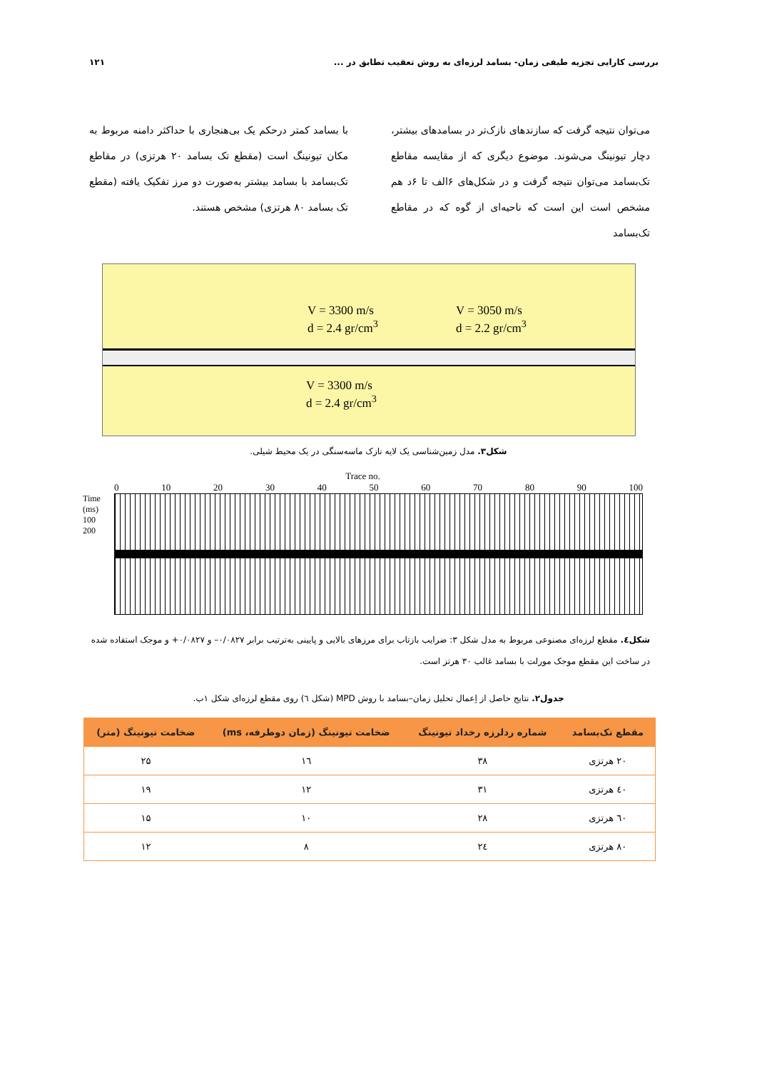بررسی کارایی تجزیه طیفی زمان- بسامد لرزه‌ای به روش تعقیب تطابق در ... ۱۲۱
می‌توان نتیجه گرفت که سازندهای نازک‌تر در بسامدهای بیشتر، دچار تیونینگ می‌شوند. موضوع دیگری که از مقایسه مقاطع تک‌بسامد می‌توان نتیجه گرفت و در شکل‌های ۶الف تا ۶د هم مشخص است این است که ناحیه‌ای از گوه که در مقاطع تک‌بسامد
با بسامد کمتر درحکم یک بی‌هنجاری با حداکثر دامنه مربوط به مکان تیونینگ است (مقطع تک بسامد ۲۰ هرتزی) در مقاطع تک‌بسامد با بسامد بیشتر به‌صورت دو مرز تفکیک یافته (مقطع تک بسامد ۸۰ هرتزی) مشخص هستند.
V = 3300 m/s
d = 2.4 gr/cm<sup>3</sup>
V = 3050 m/s
d = 2.2 gr/cm<sup>3</sup>
V = 3300 m/s
d = 2.4 gr/cm<sup>3</sup>
شکل۳. مدل زمین‌شناسی یک لایه نازک ماسه‌سنگی در یک محیط شیلی.
Trace no.
0 10 20 30 40 50 60 70 80 90 100
Time (ms)
100
200
شکل٤. مقطع لرزه‌ای مصنوعی مربوط به مدل شکل ۳: ضرایب بازتاب برای مرزهای بالایی و پایینی به‌ترتیب برابر ۰/۰۸۲۷– و ۰/۰۸۲۷+ و موجک استفاده شده در ساخت این مقطع موجک مورلت با بسامد غالب ۳۰ هرتز است.
جدول۲. نتایج حاصل از اِعمال تحلیل زمان–بسامد با روش MPD (شکل ٦) روی مقطع لرزه‌ای شکل ۱ب.
| مقطع تک‌بسامد | شماره ردلرزه رخداد تیونینگ | ضخامت تیونینگ (زمان دوطرفه، ms) | ضخامت تیونینگ (متر) |
| --- | --- | --- | --- |
| ۲۰ هرتزی | ۳۸ | ١٦ | ۲۵ |
| ٤۰ هرتزی | ۳۱ | ۱۲ | ۱۹ |
| ٦۰ هرتزی | ۲۸ | ۱۰ | ۱۵ |
| ۸۰ هرتزی | ۲٤ | ۸ | ۱۲ |